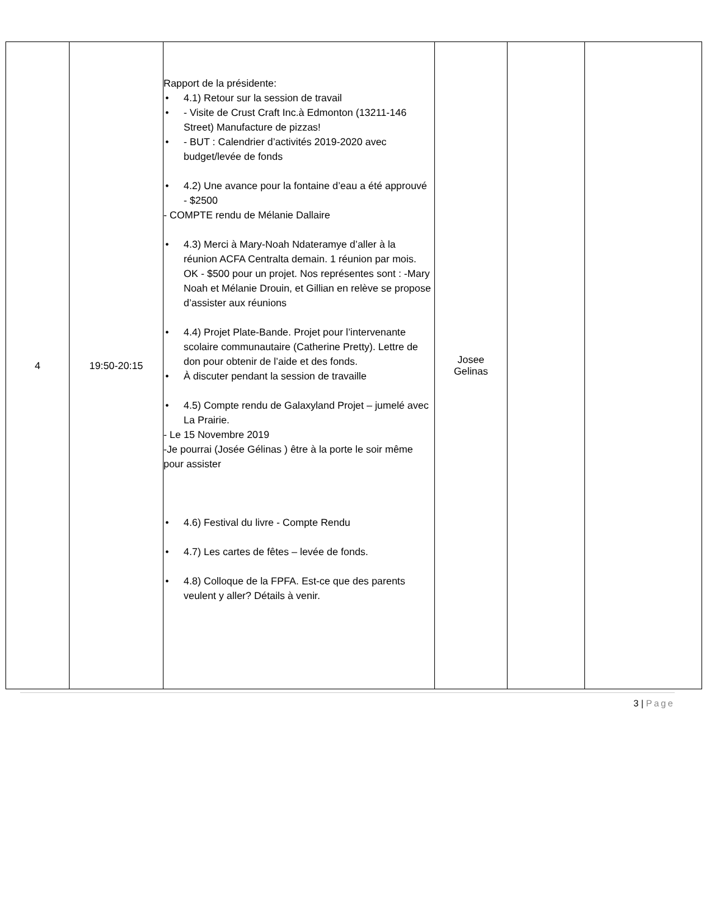| 4 | 19:50-20:15 | Rapport de la présidente: • 4.1) Retour sur la session de travail • - Visite de Crust Craft Inc.à Edmonton (13211-146 Street) Manufacture de pizzas! • - BUT : Calendrier d’activités 2019-2020 avec budget/levée de fonds • 4.2) Une avance pour la fontaine d’eau a été approuvé - $2500 - COMPTE rendu de Mélanie Dallaire • 4.3) Merci à Mary-Noah Ndateramye d’aller à la réunion ACFA Centralta demain. 1 réunion par mois. OK - $500 pour un projet. Nos représentes sont : -Mary Noah et Mélanie Drouin, et Gillian en relève se propose d’assister aux réunions • 4.4) Projet Plate-Bande. Projet pour l’intervenante scolaire communautaire (Catherine Pretty). Lettre de don pour obtenir de l’aide et des fonds. • À discuter pendant la session de travaille • 4.5) Compte rendu de Galaxyland Projet – jumelé avec La Prairie. - Le 15 Novembre 2019 -Je pourrai (Josée Gélinas ) être à la porte le soir même pour assister • 4.6) Festival du livre - Compte Rendu • 4.7) Les cartes de fêtes – levée de fonds. • 4.8) Colloque de la FPFA. Est-ce que des parents veulent y aller? Détails à venir. | Josee Gelinas | | |
3 | Page